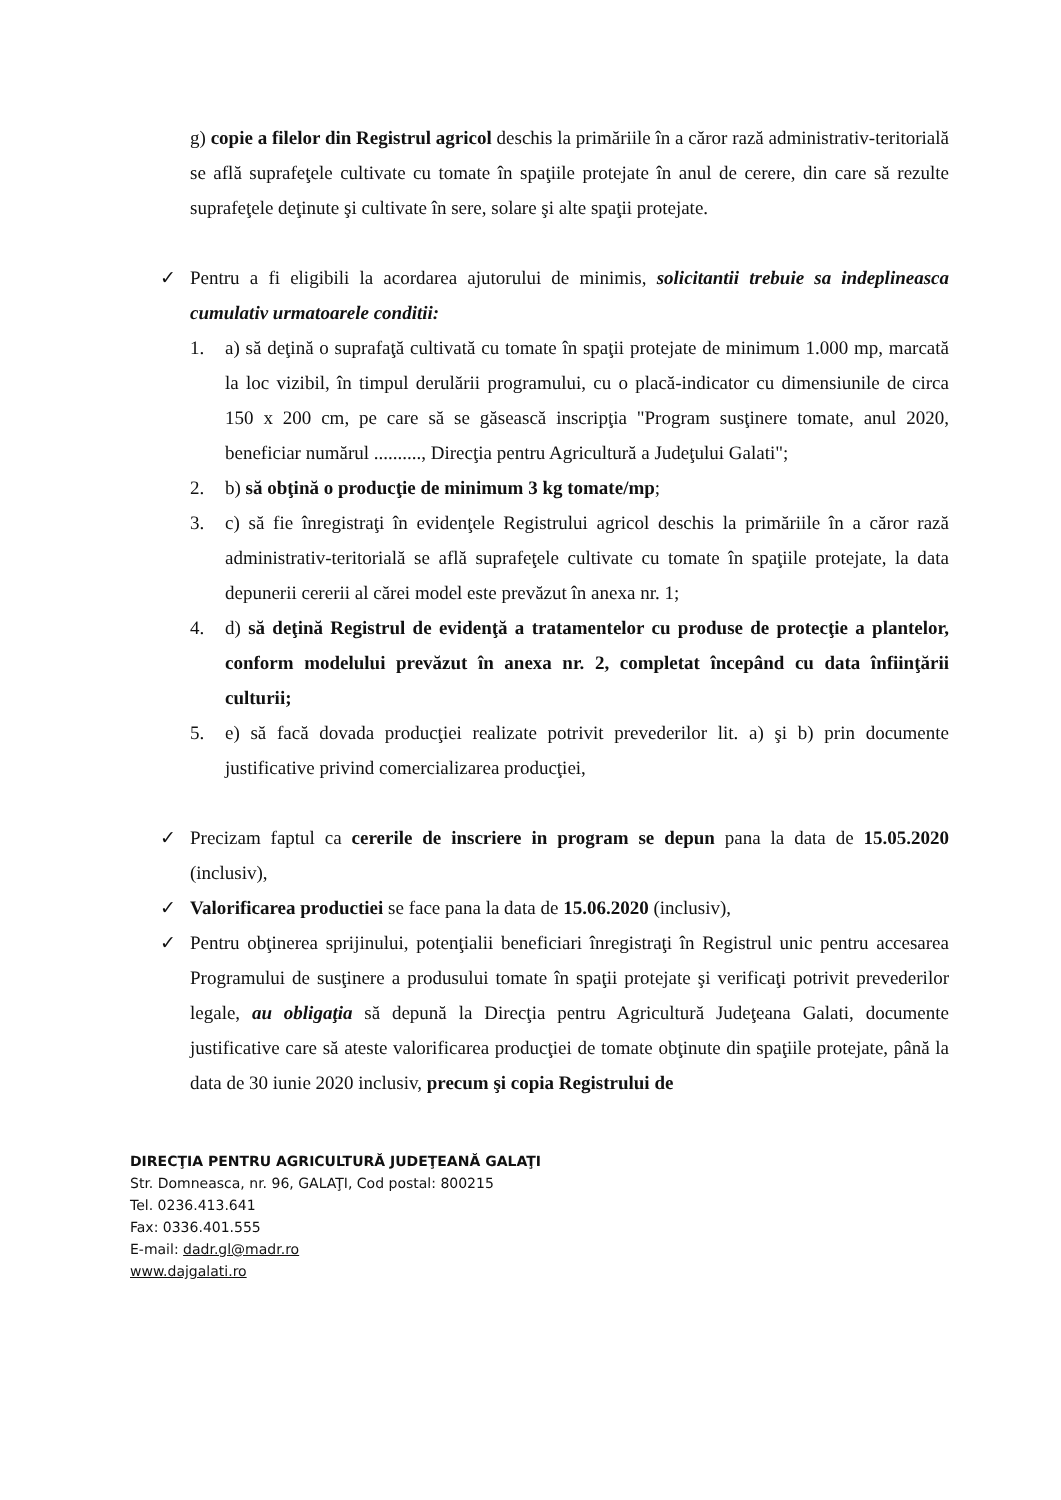g) copie a filelor din Registrul agricol deschis la primăriile în a căror rază administrativ-teritorială se află suprafeţele cultivate cu tomate în spaţiile protejate în anul de cerere, din care să rezulte suprafeţele deţinute şi cultivate în sere, solare şi alte spaţii protejate.
✓ Pentru a fi eligibili la acordarea ajutorului de minimis, solicitantii trebuie sa indeplineasca cumulativ urmatoarele conditii:
1. a) să deţină o suprafaţă cultivată cu tomate în spaţii protejate de minimum 1.000 mp, marcată la loc vizibil, în timpul derulării programului, cu o placă-indicator cu dimensiunile de circa 150 x 200 cm, pe care să se găsească inscripţia "Program susţinere tomate, anul 2020, beneficiar numărul .........., Direcţia pentru Agricultură a Judeţului Galati";
2. b) să obţină o producţie de minimum 3 kg tomate/mp;
3. c) să fie înregistraţi în evidenţele Registrului agricol deschis la primăriile în a căror rază administrativ-teritorială se află suprafeţele cultivate cu tomate în spaţiile protejate, la data depunerii cererii al cărei model este prevăzut în anexa nr. 1;
4. d) să deţină Registrul de evidenţă a tratamentelor cu produse de protecţie a plantelor, conform modelului prevăzut în anexa nr. 2, completat începând cu data înfiinţării culturii;
5. e) să facă dovada producţiei realizate potrivit prevederilor lit. a) şi b) prin documente justificative privind comercializarea producţiei,
✓ Precizam faptul ca cererile de inscriere in program se depun pana la data de 15.05.2020 (inclusiv),
✓ Valorificarea productiei se face pana la data de 15.06.2020 (inclusiv),
✓ Pentru obţinerea sprijinului, potenţialii beneficiari înregistraţi în Registrul unic pentru accesarea Programului de susţinere a produsului tomate în spaţii protejate şi verificaţi potrivit prevederilor legale, au obligaţia să depună la Direcţia pentru Agricultură Judeţeana Galati, documente justificative care să ateste valorificarea producţiei de tomate obţinute din spaţiile protejate, până la data de 30 iunie 2020 inclusiv, precum şi copia Registrului de
DIRECŢIA PENTRU AGRICULTURĂ JUDEŢEANĂ GALAŢI
Str. Domneasca, nr. 96, GALAŢI, Cod postal: 800215
Tel. 0236.413.641
Fax: 0336.401.555
E-mail: dadr.gl@madr.ro
www.dajgalati.ro